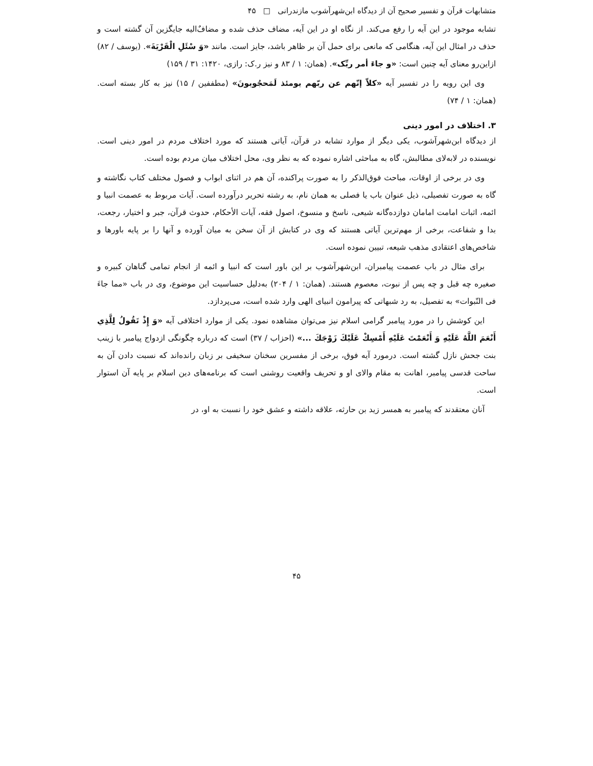متشابهات قرآن و تفسیر صحیح آن از دیدگاه ابن‌شهرآشوب مازندرانی □ ۴۵
تشابه موجود در این آیه را رفع می‌کند. از نگاه او در این آیه، مضاف حذف شده و مضاف‌ٌالیه جایگزین آن گشته است و حذف در امثال این آیه، هنگامی که مانعی برای حمل آن بر ظاهر باشد، جایز است. مانند «وَ سْئَلِ الْقَرْيَةَ». (یوسف / ۸۲) ازاین‌رو معنای آیه چنین است: «و جاءَ أمر ربِّک». (همان: ۱ / ۸۳ و نیز ر.ک: رازی، ۱۴۲۰: ۳۱ / ۱۵۹)
وی این رویه را در تفسیر آیه «کلاّ إنّهم عن ربّهم یومئذ لَمَحجُوبونَ» (مطففین / ۱۵) نیز به کار بسته است. (همان: ۱ / ۷۴)
۳. اختلاف در امور دینی
از دیدگاه ابن‌شهرآشوب، یکی دیگر از موارد تشابه در قرآن، آیاتی هستند که مورد اختلاف مردم در امور دینی است. نویسنده در لابه‌لای مطالبش، گاه به مباحثی اشاره نموده که به نظر وی، محل اختلاف میان مردم بوده است.
وی در برخی از اوقات، مباحث فوق‌الذکر را به صورت پراکنده، آن هم در اثنای ابواب و فصول مختلف کتاب نگاشته و گاه به صورت تفصیلی، ذیل عنوان باب یا فصلی به همان نام، به رشته تحریر درآورده است. آیات مربوط به عصمت انبیا و ائمه، اثبات امامت امامان دوازده‌گانه شیعی، ناسخ و منسوخ، اصول فقه، آیات الأحکام، حدوث قرآن، جبر و اختیار، رجعت، بدا و شفاعت، برخی از مهم‌ترین آیاتی هستند که وی در کتابش از آن سخن به میان آورده و آنها را بر پایه باورها و شاخص‌های اعتقادی مذهب شیعه، تبیین نموده است.
برای مثال در باب عصمت پیامبران، ابن‌شهرآشوب بر این باور است که انبیا و ائمه از انجام تمامی گناهان کبیره و صغیره چه قبل و چه پس از نبوت، معصوم هستند. (همان: ۱ / ۲۰۴) به‌دلیل حساسیت این موضوع، وی در باب «مما جاءَ فی النّبوات» به تفصیل، به رد شبهاتی که پیرامون انبیای الهی وارد شده است، می‌پردازد.
این کوشش را در مورد پیامبر گرامی اسلام نیز می‌توان مشاهده نمود. یکی از موارد اختلافی آیه «وَ إِذْ تَقُولُ لِلَّذِي أَنْعَمَ اللَّهُ عَلَيْهِ وَ أَنْعَمْتَ عَلَيْهِ أَمْسِكْ عَلَيْكَ زَوْجَكَ ...» (احزاب / ۳۷) است که درباره چگونگی ازدواج پیامبر با زینب بنت جحش نازل گشته است. درمورد آیه فوق، برخی از مفسرین سخنان سخیفی بر زبان رانده‌اند که نسبت دادن آن به ساحت قدسی پیامبر، اهانت به مقام والای او و تحریف واقعیت روشنی است که برنامه‌های دین اسلام بر پایه آن استوار است.
آنان معتقدند که پیامبر به همسر زید بن حارثه، علاقه داشته و عشق خود را نسبت به او، در
۴۵